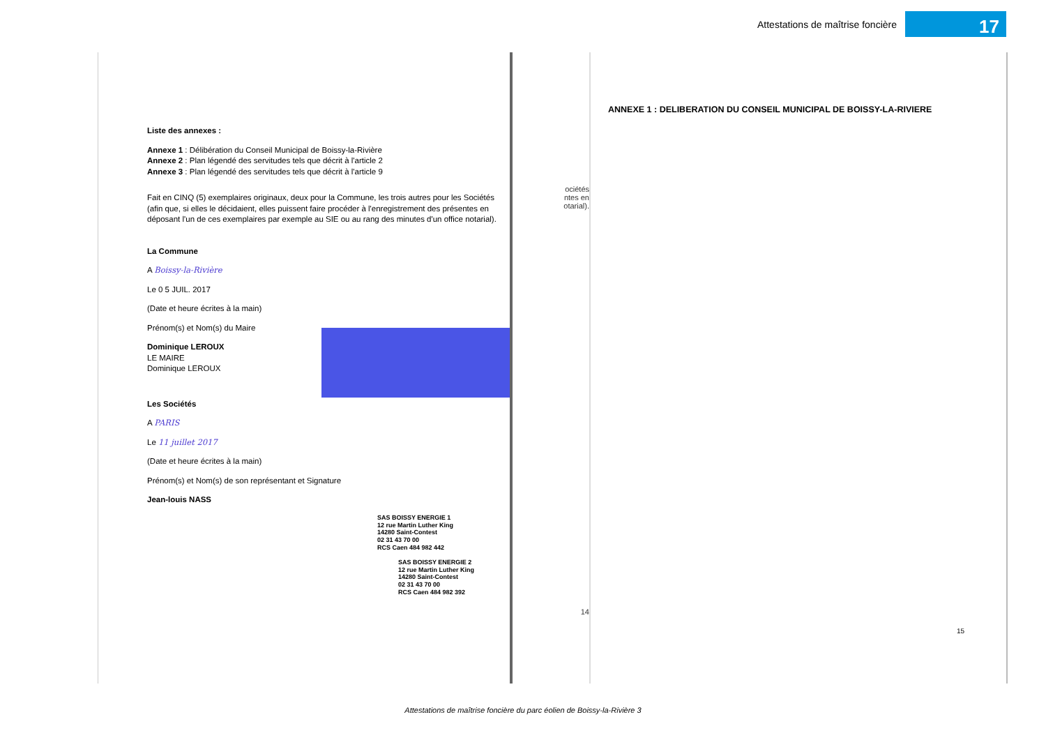Attestations de maîtrise foncière 17
Liste des annexes :
Annexe 1 : Délibération du Conseil Municipal de Boissy-la-Rivière
Annexe 2 : Plan légendé des servitudes tels que décrit à l'article 2
Annexe 3 : Plan légendé des servitudes tels que décrit à l'article 9
Fait en CINQ (5) exemplaires originaux, deux pour la Commune, les trois autres pour les Sociétés (afin que, si elles le décidaient, elles puissent faire procéder à l'enregistrement des présentes en déposant l'un de ces exemplaires par exemple au SIE ou au rang des minutes d'un office notarial).
La Commune
A Boissy-la-Rivière
Le 0 5 JUIL. 2017
(Date et heure écrites à la main)
Prénom(s) et Nom(s) du Maire
Dominique LEROUX
LE MAIRE
Dominique LEROUX
Les Sociétés
A PARIS
Le 11 juillet 2017
(Date et heure écrites à la main)
Prénom(s) et Nom(s) de son représentant et Signature
Jean-louis NASS
SAS BOISSY ENERGIE 1
12 rue Martin Luther King
14280 Saint-Contest
02 31 43 70 00
RCS Caen 484 982 442
SAS BOISSY ENERGIE 2
12 rue Martin Luther King
14280 Saint-Contest
02 31 43 70 00
RCS Caen 484 982 392
ociétés
ntes en
otarial).
14
ANNEXE 1 : DELIBERATION DU CONSEIL MUNICIPAL DE BOISSY-LA-RIVIERE
15
Attestations de maîtrise foncière du parc éolien de Boissy-la-Rivière 3